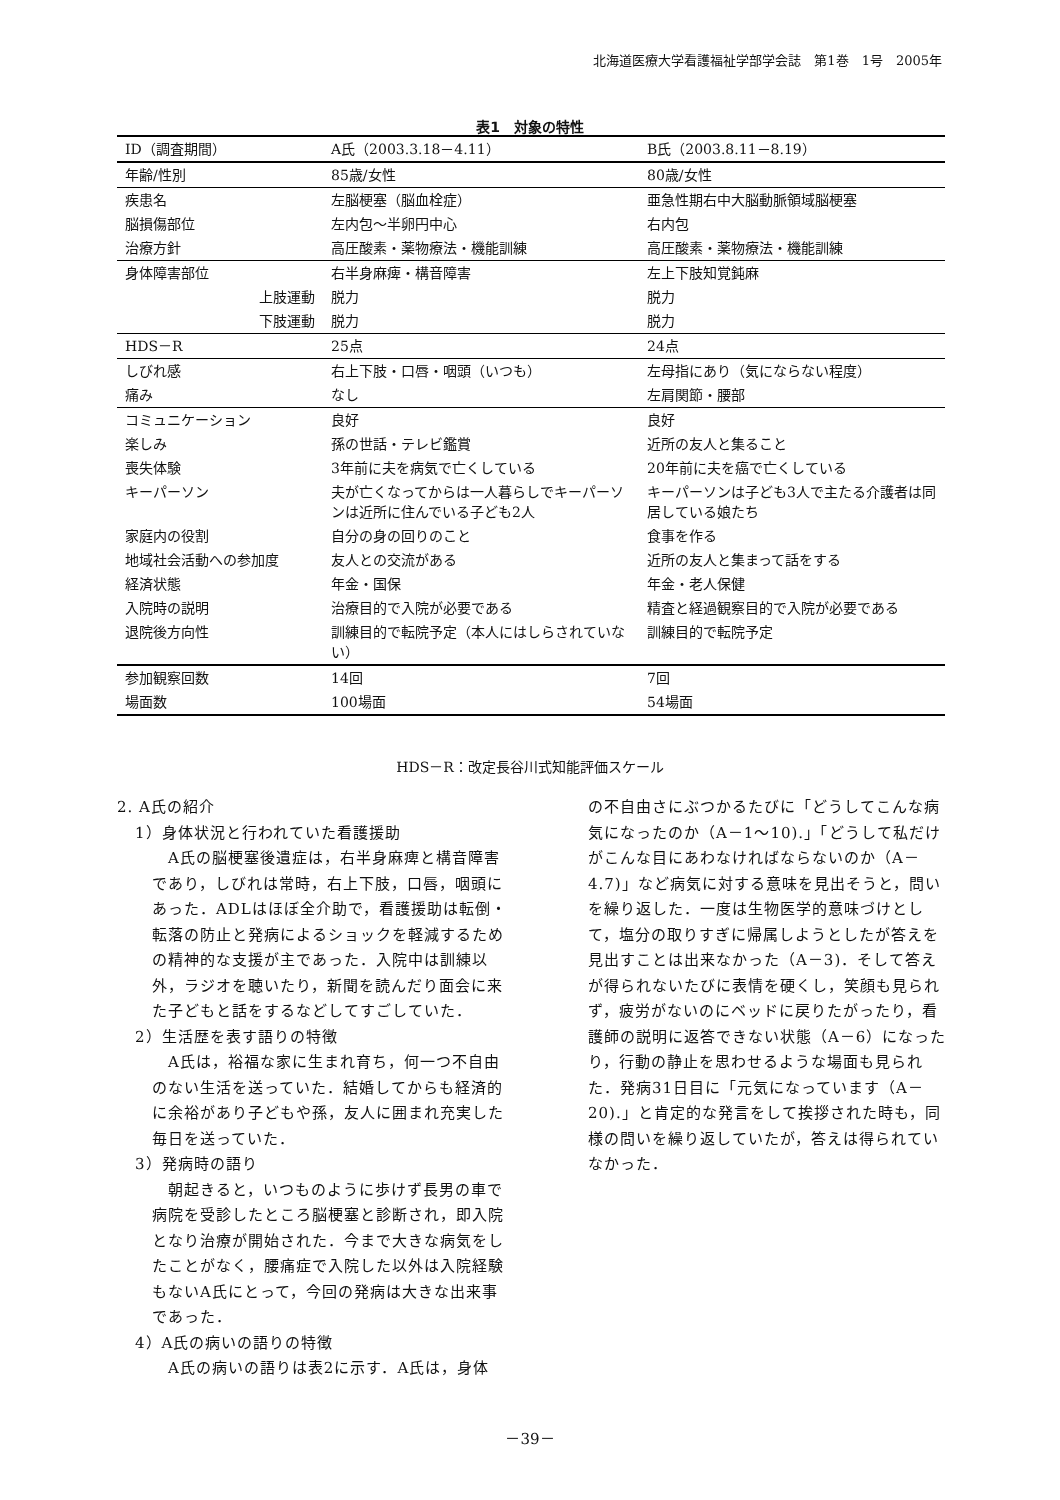北海道医療大学看護福祉学部学会誌　第1巻　1号　2005年
表1　対象の特性
| ID（調査期間） | A氏（2003.3.18－4.11） | B氏（2003.8.11－8.19） |
| --- | --- | --- |
| 年齢/性別 | 85歳/女性 | 80歳/女性 |
| 疾患名 | 左脳梗塞（脳血栓症） | 亜急性期右中大脳動脈領域脳梗塞 |
| 脳損傷部位 | 左内包～半卵円中心 | 右内包 |
| 治療方針 | 高圧酸素・薬物療法・機能訓練 | 高圧酸素・薬物療法・機能訓練 |
| 身体障害部位 | 右半身麻痺・構音障害 | 左上下肢知覚鈍麻 |
| 上肢運動 | 脱力 | 脱力 |
| 下肢運動 | 脱力 | 脱力 |
| HDS－R | 25点 | 24点 |
| しびれ感 | 右上下肢・口唇・咽頭（いつも） | 左母指にあり（気にならない程度） |
| 痛み | なし | 左肩関節・腰部 |
| コミュニケーション | 良好 | 良好 |
| 楽しみ | 孫の世話・テレビ鑑賞 | 近所の友人と集ること |
| 喪失体験 | 3年前に夫を病気で亡くしている | 20年前に夫を癌で亡くしている |
| キーパーソン | 夫が亡くなってからは一人暮らしでキーパーソンは近所に住んでいる子ども2人 | キーパーソンは子ども3人で主たる介護者は同居している娘たち |
| 家庭内の役割 | 自分の身の回りのこと | 食事を作る |
| 地域社会活動への参加度 | 友人との交流がある | 近所の友人と集まって話をする |
| 経済状態 | 年金・国保 | 年金・老人保健 |
| 入院時の説明 | 治療目的で入院が必要である | 精査と経過観察目的で入院が必要である |
| 退院後方向性 | 訓練目的で転院予定（本人にはしらされていない） | 訓練目的で転院予定 |
| 参加観察回数 | 14回 | 7回 |
| 場面数 | 100場面 | 54場面 |
HDS－R：改定長谷川式知能評価スケール
2. A氏の紹介
1）身体状況と行われていた看護援助
　A氏の脳梗塞後遺症は，右半身麻痺と構音障害であり，しびれは常時，右上下肢，口唇，咽頭にあった．ADLはほぼ全介助で，看護援助は転倒・転落の防止と発病によるショックを軽減するための精神的な支援が主であった．入院中は訓練以外，ラジオを聴いたり，新聞を読んだり面会に来た子どもと話をするなどしてすごしていた．
2）生活歴を表す語りの特徴
　A氏は，裕福な家に生まれ育ち，何一つ不自由のない生活を送っていた．結婚してからも経済的に余裕があり子どもや孫，友人に囲まれ充実した毎日を送っていた．
3）発病時の語り
　朝起きると，いつものように歩けず長男の車で病院を受診したところ脳梗塞と診断され，即入院となり治療が開始された．今まで大きな病気をしたことがなく，腰痛症で入院した以外は入院経験もないA氏にとって，今回の発病は大きな出来事であった．
4）A氏の病いの語りの特徴
　A氏の病いの語りは表2に示す．A氏は，身体
の不自由さにぶつかるたびに「どうしてこんな病気になったのか（A－1～10).」「どうして私だけがこんな目にあわなければならないのか（A－4.7)」など病気に対する意味を見出そうと，問いを繰り返した．一度は生物医学的意味づけとして，塩分の取りすぎに帰属しようとしたが答えを見出すことは出来なかった（A－3)．そして答えが得られないたびに表情を硬くし，笑顔も見られず，疲労がないのにベッドに戻りたがったり，看護師の説明に返答できない状態（A－6）になったり，行動の静止を思わせるような場面も見られた．発病31日目に「元気になっています（A－20).」と肯定的な発言をして挨拶された時も，同様の問いを繰り返していたが，答えは得られていなかった．
－39－